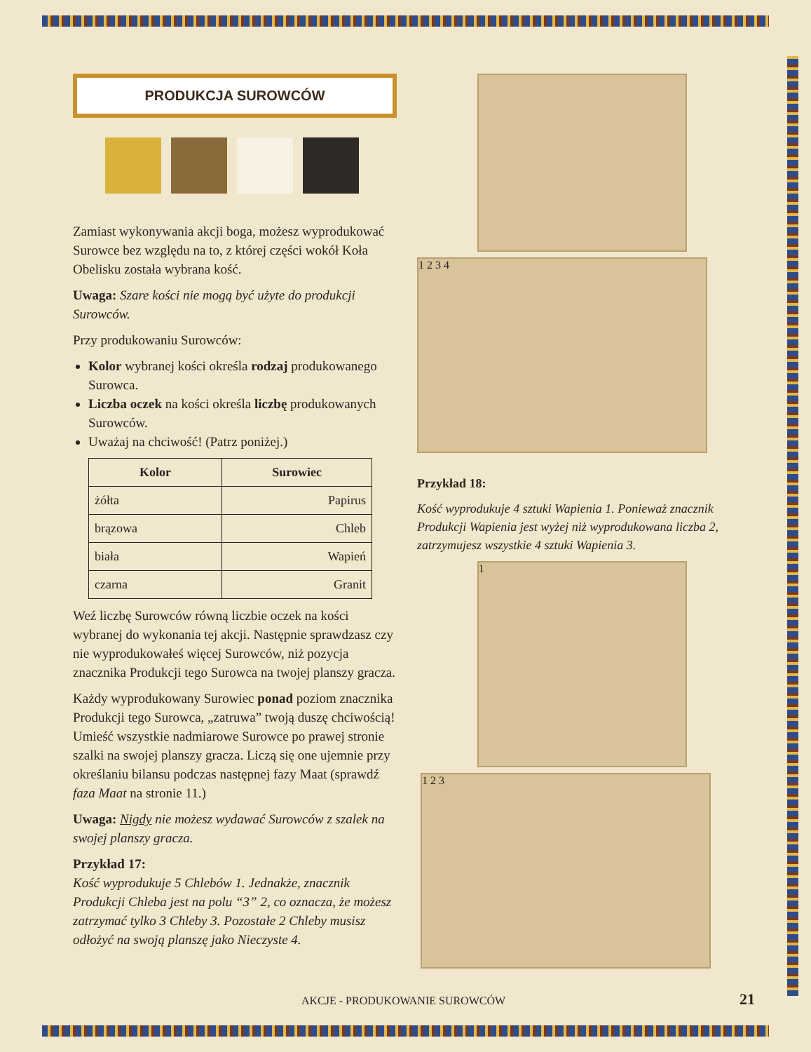PRODUKCJA SUROWCÓW
Zamiast wykonywania akcji boga, możesz wyprodukować Surowce bez względu na to, z której części wokół Koła Obelisku została wybrana kość.
Uwaga: Szare kości nie mogą być użyte do produkcji Surowców.
Przy produkowaniu Surowców:
Kolor wybranej kości określa rodzaj produkowanego Surowca.
Liczba oczek na kości określa liczbę produkowanych Surowców.
Uważaj na chciwość! (Patrz poniżej.)
| Kolor | Surowiec |
| --- | --- |
| żółta | Papirus |
| brązowa | Chleb |
| biała | Wapień |
| czarna | Granit |
Weź liczbę Surowców równą liczbie oczek na kości wybranej do wykonania tej akcji. Następnie sprawdzasz czy nie wyprodukowałeś więcej Surowców, niż pozycja znacznika Produkcji tego Surowca na twojej planszy gracza.
Każdy wyprodukowany Surowiec ponad poziom znacznika Produkcji tego Surowca, „zatruwa” twoją duszę chciwością! Umieść wszystkie nadmiarowe Surowce po prawej stronie szalki na swojej planszy gracza. Liczą się one ujemnie przy określaniu bilansu podczas następnej fazy Maat (sprawdź faza Maat na stronie 11.)
Uwaga: Nigdy nie możesz wydawać Surowców z szalek na swojej planszy gracza.
Przykład 17:
Kość wyprodukuje 5 Chlebów 1. Jednakże, znacznik Produkcji Chleba jest na polu “3” 2, co oznacza, że możesz zatrzymać tylko 3 Chleby 3. Pozostałe 2 Chleby musisz odłożyć na swoją planszę jako Nieczyste 4.
1 2 3 4
Przykład 18:
Kość wyprodukuje 4 sztuki Wapienia 1. Ponieważ znacznik Produkcji Wapienia jest wyżej niż wyprodukowana liczba 2, zatrzymujesz wszystkie 4 sztuki Wapienia 3.
1
1 2 3
AKCJE - PRODUKOWANIE SUROWCÓW 21